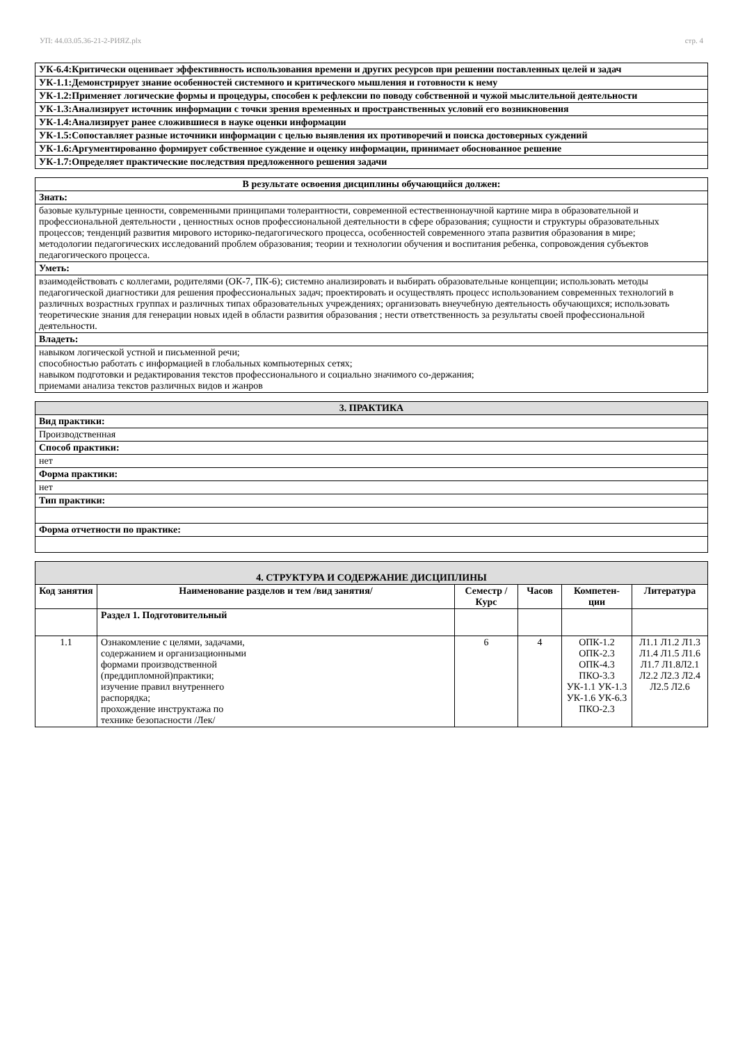УП: 44.03.05.36-21-2-РИЯZ.plx стр. 4
| УК-6.4:Критически оценивает эффективность использования времени и других ресурсов при решении поставленных целей и задач |
| УК-1.1:Демонстрирует знание особенностей системного и критического мышления и готовности к нему |
| УК-1.2:Применяет логические формы и процедуры, способен к рефлексии по поводу собственной и чужой мыслительной деятельности |
| УК-1.3:Анализирует источник информации с точки зрения временных и пространственных условий его возникновения |
| УК-1.4:Анализирует ранее сложившиеся в науке оценки информации |
| УК-1.5:Сопоставляет разные источники информации с целью выявления их противоречий и поиска достоверных суждений |
| УК-1.6:Аргументированно формирует собственное суждение и оценку информации, принимает обоснованное решение |
| УК-1.7:Определяет практические последствия предложенного решения задачи |
| В результате освоения дисциплины обучающийся должен: |
| Знать: |
| базовые культурные ценности, современными принципами толерантности, современной естественнонаучной картине мира в образовательной и профессиональной деятельности , ценностных основ профессиональной деятельности в сфере образования; сущности и структуры образовательных процессов; тенденций развития мирового историко-педагогического процесса, особенностей современного этапа развития образования в мире; методологии педагогических исследований проблем образования; теории и технологии обучения и воспитания ребенка, сопровождения субъектов педагогического процесса. |
| Уметь: |
| взаимодействовать с коллегами, родителями (ОК-7, ПК-6); системно анализировать и выбирать образовательные концепции; использовать методы педагогической диагностики для решения профессиональных задач; проектировать и осуществлять процесс использованием современных технологий в различных возрастных группах и различных типах образовательных учреждениях; организовать внеучебную деятельность обучающихся; использовать теоретические знания для генерации новых идей в области развития образования ; нести ответственность за результаты своей профессиональной деятельности. |
| Владеть: |
| навыком логической устной и письменной речи; способностью работать с информацией в глобальных компьютерных сетях; навыком подготовки и редактирования текстов профессионального и социально значимого со-держания; приемами анализа текстов различных видов и жанров |
| 3. ПРАКТИКА |
| Вид практики: |
| Производственная |
| Способ практики: |
| нет |
| Форма практики: |
| нет |
| Тип практики: |
| Форма отчетности по практике: |
| 4. СТРУКТУРА И СОДЕРЖАНИЕ ДИСЦИПЛИНЫ | | | | | |
| Код занятия | Наименование разделов и тем /вид занятия/ | Семестр / Курс | Часов | Компетен-ции | Литература |
| | Раздел 1. Подготовительный | | | | |
| 1.1 | Ознакомление с целями, задачами, содержанием и организационными формами производственной (преддипломной)практики; изучение правил внутреннего распорядка; прохождение инструктажа по технике безопасности /Лек/ | 6 | 4 | ОПК-1.2 ОПК-2.3 ОПК-4.3 ПКО-3.3 УК-1.1 УК-1.3 УК-1.6 УК-6.3 ПКО-2.3 | Л1.1 Л1.2 Л1.3 Л1.4 Л1.5 Л1.6 Л1.7 Л1.8Л2.1 Л2.2 Л2.3 Л2.4 Л2.5 Л2.6 |